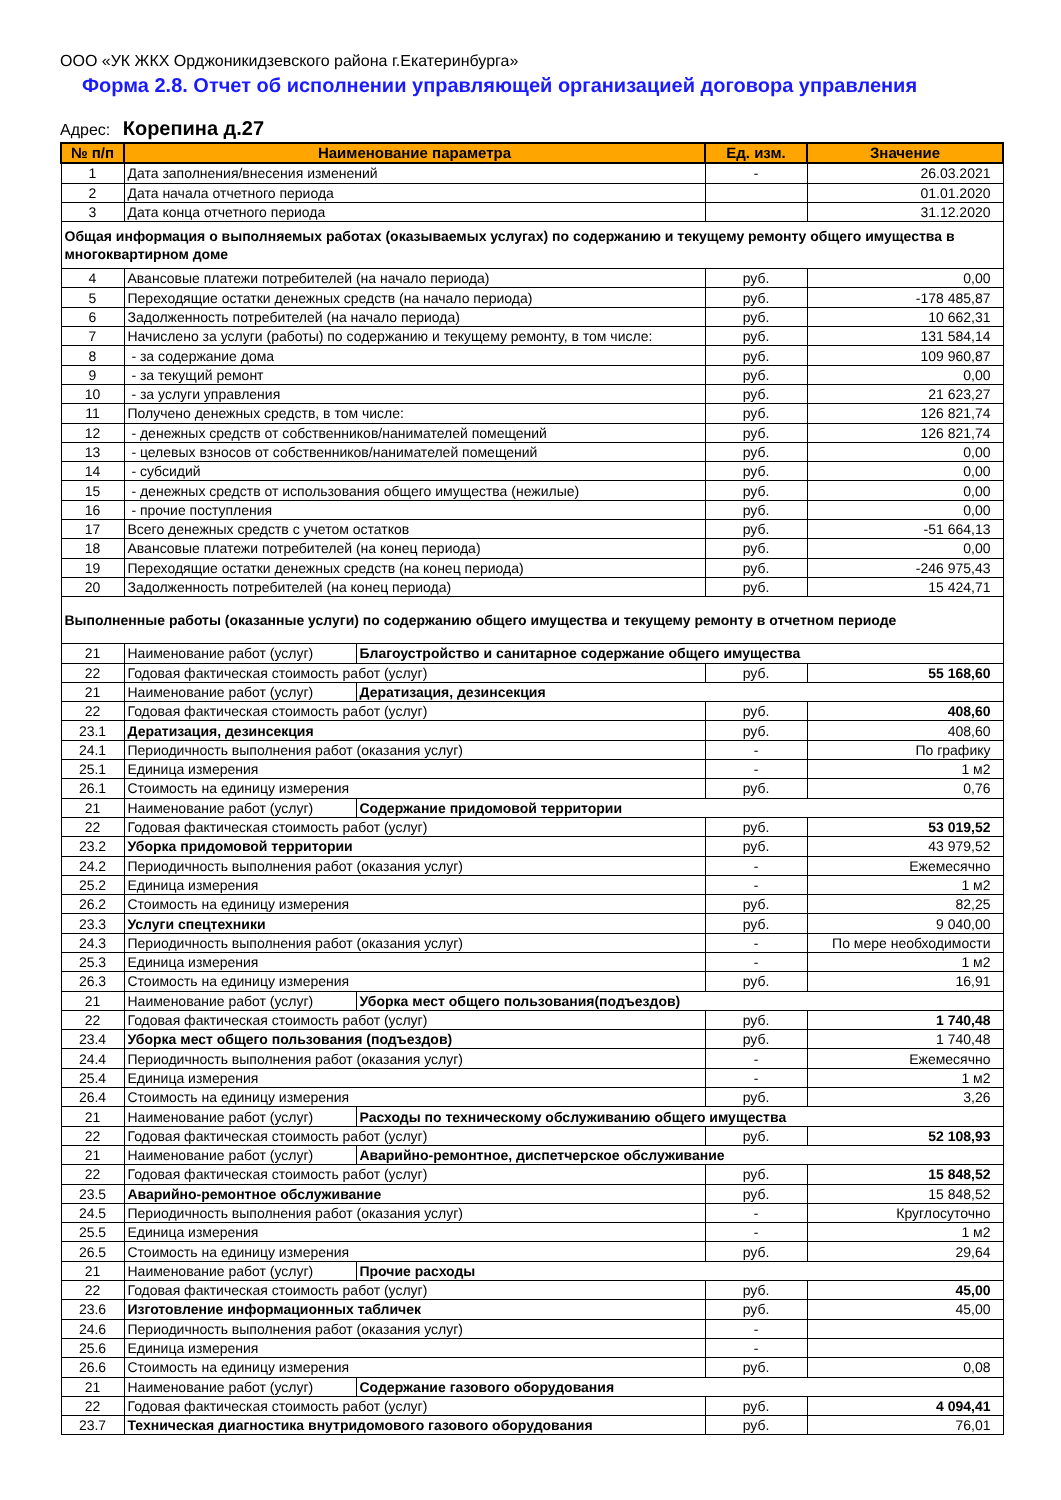ООО «УК ЖКХ Орджоникидзевского района г.Екатеринбурга»
Форма 2.8. Отчет об исполнении управляющей организацией договора управления
Адрес: Корепина д.27
| № п/п | Наименование параметра | | Ед. изм. | Значение |
| --- | --- | --- | --- | --- |
| 1 | Дата заполнения/внесения изменений | | - | 26.03.2021 |
| 2 | Дата начала отчетного периода | | | 01.01.2020 |
| 3 | Дата конца отчетного периода | | | 31.12.2020 |
| Общая информация о выполняемых работах (оказываемых услугах) по содержанию и текущему ремонту общего имущества в многоквартирном доме | | | | |
| 4 | Авансовые платежи потребителей (на начало периода) | | руб. | 0,00 |
| 5 | Переходящие остатки денежных средств (на начало периода) | | руб. | -178 485,87 |
| 6 | Задолженность потребителей (на начало периода) | | руб. | 10 662,31 |
| 7 | Начислено за услуги (работы) по содержанию и текущему ремонту, в том числе: | | руб. | 131 584,14 |
| 8 | - за содержание дома | | руб. | 109 960,87 |
| 9 | - за текущий ремонт | | руб. | 0,00 |
| 10 | - за услуги управления | | руб. | 21 623,27 |
| 11 | Получено денежных средств, в том числе: | | руб. | 126 821,74 |
| 12 | - денежных средств от собственников/нанимателей помещений | | руб. | 126 821,74 |
| 13 | - целевых взносов от собственников/нанимателей помещений | | руб. | 0,00 |
| 14 | - субсидий | | руб. | 0,00 |
| 15 | - денежных средств от использования общего имущества (нежилые) | | руб. | 0,00 |
| 16 | - прочие поступления | | руб. | 0,00 |
| 17 | Всего денежных средств с учетом остатков | | руб. | -51 664,13 |
| 18 | Авансовые платежи потребителей (на конец периода) | | руб. | 0,00 |
| 19 | Переходящие остатки денежных средств (на конец периода) | | руб. | -246 975,43 |
| 20 | Задолженность потребителей (на конец периода) | | руб. | 15 424,71 |
| Выполненные работы (оказанные услуги) по содержанию общего имущества и текущему ремонту в отчетном периоде | | | | |
| 21 | Наименование работ (услуг) | Благоустройство и санитарное содержание общего имущества | | |
| 22 | Годовая фактическая стоимость работ (услуг) | | руб. | 55 168,60 |
| 21 | Наименование работ (услуг) | Дератизация, дезинсекция | | |
| 22 | Годовая фактическая стоимость работ (услуг) | | руб. | 408,60 |
| 23.1 | Дератизация, дезинсекция | | руб. | 408,60 |
| 24.1 | Периодичность выполнения работ (оказания услуг) | | - | По графику |
| 25.1 | Единица измерения | | - | 1 м2 |
| 26.1 | Стоимость на единицу измерения | | руб. | 0,76 |
| 21 | Наименование работ (услуг) | Содержание придомовой территории | | |
| 22 | Годовая фактическая стоимость работ (услуг) | | руб. | 53 019,52 |
| 23.2 | Уборка придомовой территории | | руб. | 43 979,52 |
| 24.2 | Периодичность выполнения работ (оказания услуг) | | - | Ежемесячно |
| 25.2 | Единица измерения | | - | 1 м2 |
| 26.2 | Стоимость на единицу измерения | | руб. | 82,25 |
| 23.3 | Услуги спецтехники | | руб. | 9 040,00 |
| 24.3 | Периодичность выполнения работ (оказания услуг) | | - | По мере необходимости |
| 25.3 | Единица измерения | | - | 1 м2 |
| 26.3 | Стоимость на единицу измерения | | руб. | 16,91 |
| 21 | Наименование работ (услуг) | Уборка мест общего пользования(подъездов) | | |
| 22 | Годовая фактическая стоимость работ (услуг) | | руб. | 1 740,48 |
| 23.4 | Уборка мест общего пользования (подъездов) | | руб. | 1 740,48 |
| 24.4 | Периодичность выполнения работ (оказания услуг) | | - | Ежемесячно |
| 25.4 | Единица измерения | | - | 1 м2 |
| 26.4 | Стоимость на единицу измерения | | руб. | 3,26 |
| 21 | Наименование работ (услуг) | Расходы по техническому обслуживанию общего имущества | | |
| 22 | Годовая фактическая стоимость работ (услуг) | | руб. | 52 108,93 |
| 21 | Наименование работ (услуг) | Аварийно-ремонтное, диспетчерское обслуживание | | |
| 22 | Годовая фактическая стоимость работ (услуг) | | руб. | 15 848,52 |
| 23.5 | Аварийно-ремонтное обслуживание | | руб. | 15 848,52 |
| 24.5 | Периодичность выполнения работ (оказания услуг) | | - | Круглосуточно |
| 25.5 | Единица измерения | | - | 1 м2 |
| 26.5 | Стоимость на единицу измерения | | руб. | 29,64 |
| 21 | Наименование работ (услуг) | Прочие расходы | | |
| 22 | Годовая фактическая стоимость работ (услуг) | | руб. | 45,00 |
| 23.6 | Изготовление информационных табличек | | руб. | 45,00 |
| 24.6 | Периодичность выполнения работ (оказания услуг) | | - | |
| 25.6 | Единица измерения | | - | |
| 26.6 | Стоимость на единицу измерения | | руб. | 0,08 |
| 21 | Наименование работ (услуг) | Содержание газового оборудования | | |
| 22 | Годовая фактическая стоимость работ (услуг) | | руб. | 4 094,41 |
| 23.7 | Техническая диагностика внутридомового газового оборудования | | руб. | 76,01 |